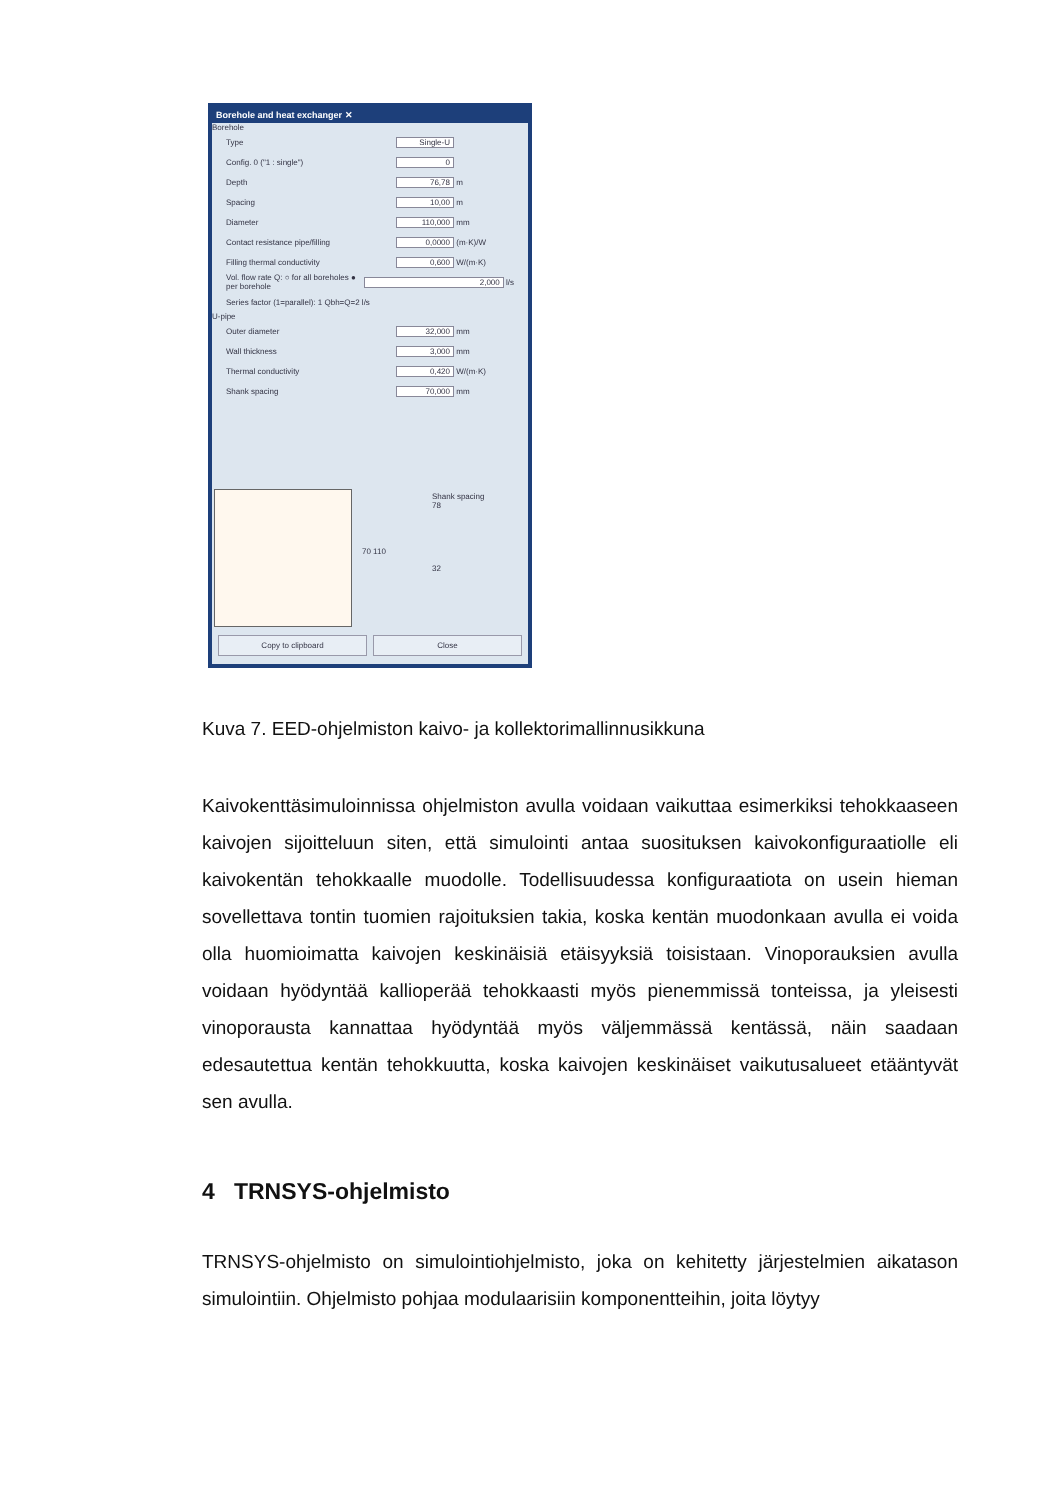Borehole and heat exchanger ✕
Borehole
Type Single-U
Config. 0 ("1 : single") 0
Depth 76,78 m
Spacing 10,00 m
Diameter 110,000 mm
Contact resistance pipe/filling 0,0000 (m·K)/W
Filling thermal conductivity 0,600 W/(m·K)
Vol. flow rate Q: ○ for all boreholes ● per borehole 2,000 l/s
Series factor (1=parallel): 1 Qbh=Q=2 l/s
U-pipe
Outer diameter 32,000 mm
Wall thickness 3,000 mm
Thermal conductivity 0,420 W/(m·K)
Shank spacing 70,000 mm
Shank spacing
78
32
70 110
Copy to clipboard Close
Kuva 7. EED-ohjelmiston kaivo- ja kollektorimallinnusikkuna
Kaivokenttäsimuloinnissa ohjelmiston avulla voidaan vaikuttaa esimerkiksi tehokkaaseen kaivojen sijoitteluun siten, että simulointi antaa suosituksen kaivokonfiguraatiolle eli kaivokentän tehokkaalle muodolle. Todellisuudessa konfiguraatiota on usein hieman sovellettava tontin tuomien rajoituksien takia, koska kentän muodonkaan avulla ei voida olla huomioimatta kaivojen keskinäisiä etäisyyksiä toisistaan. Vinoporauksien avulla voidaan hyödyntää kallioperää tehokkaasti myös pienemmissä tonteissa, ja yleisesti vinoporausta kannattaa hyödyntää myös väljemmässä kentässä, näin saadaan edesautettua kentän tehokkuutta, koska kaivojen keskinäiset vaikutusalueet etääntyvät sen avulla.
4 TRNSYS-ohjelmisto
TRNSYS-ohjelmisto on simulointiohjelmisto, joka on kehitetty järjestelmien aikatason simulointiin. Ohjelmisto pohjaa modulaarisiin komponentteihin, joita löytyy